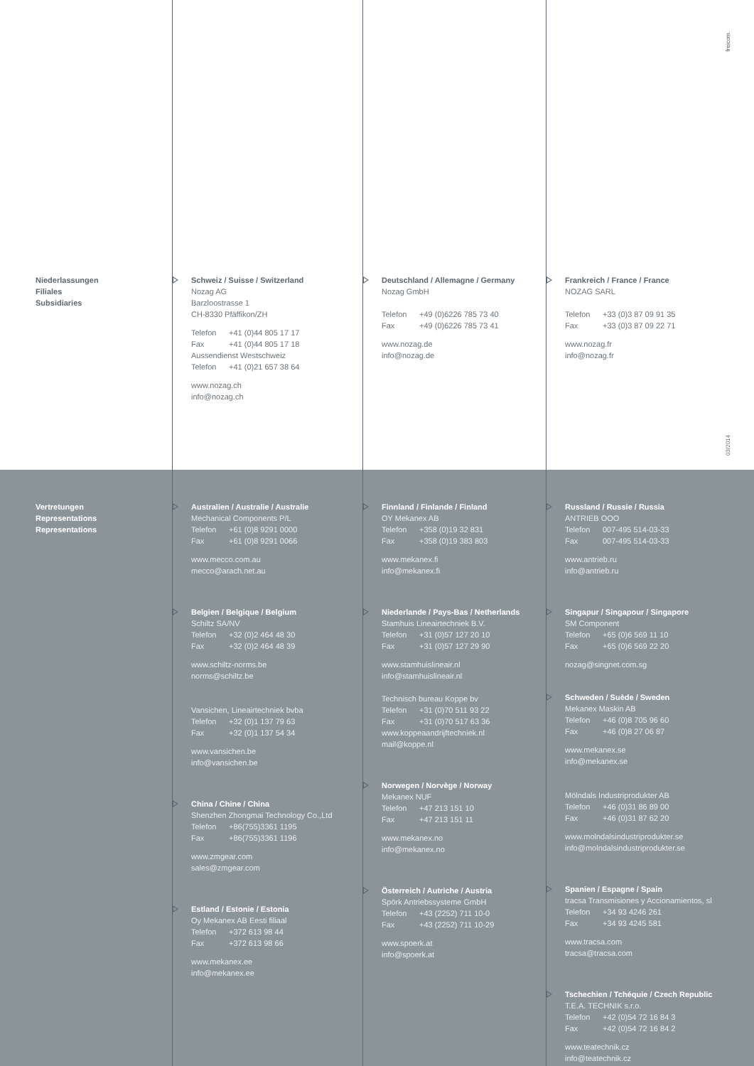freicom.
03/2014
Niederlassungen
Filiales
Subsidiaries
Schweiz / Suisse / Switzerland
Nozag AG
Barzloostrasse 1
CH-8330 Pfäffikon/ZH
Telefon +41 (0)44 805 17 17
Fax +41 (0)44 805 17 18
Aussendienst Westschweiz
Telefon +41 (0)21 657 38 64
www.nozag.ch
info@nozag.ch
Deutschland / Allemagne / Germany
Nozag GmbH
Telefon +49 (0)6226 785 73 40
Fax +49 (0)6226 785 73 41
www.nozag.de
info@nozag.de
Frankreich / France / France
NOZAG SARL
Telefon +33 (0)3 87 09 91 35
Fax +33 (0)3 87 09 22 71
www.nozag.fr
info@nozag.fr
Vertretungen
Representations
Representations
Australien / Australie / Australie
Mechanical Components P/L
Telefon +61 (0)8 9291 0000
Fax +61 (0)8 9291 0066
www.mecco.com.au
mecco@arach.net.au
Belgien / Belgique / Belgium
Schiltz SA/NV
Telefon +32 (0)2 464 48 30
Fax +32 (0)2 464 48 39
www.schiltz-norms.be
norms@schiltz.be
Vansichen, Lineairtechniek bvba
Telefon +32 (0)1 137 79 63
Fax +32 (0)1 137 54 34
www.vansichen.be
info@vansichen.be
China / Chine / China
Shenzhen Zhongmai Technology Co.,Ltd
Telefon +86(755)3361 1195
Fax +86(755)3361 1196
www.zmgear.com
sales@zmgear.com
Estland / Estonie / Estonia
Oy Mekanex AB Eesti filiaal
Telefon +372 613 98 44
Fax +372 613 98 66
www.mekanex.ee
info@mekanex.ee
Finnland / Finlande / Finland
OY Mekanex AB
Telefon +358 (0)19 32 831
Fax +358 (0)19 383 803
www.mekanex.fi
info@mekanex.fi
Niederlande / Pays-Bas / Netherlands
Stamhuis Lineairtechniek B.V.
Telefon +31 (0)57 127 20 10
Fax +31 (0)57 127 29 90
www.stamhuislineair.nl
info@stamhuislineair.nl
Technisch bureau Koppe bv
Telefon +31 (0)70 511 93 22
Fax +31 (0)70 517 63 36
www.koppeaandrijftechniek.nl
mail@koppe.nl
Norwegen / Norvège / Norway
Mekanex NUF
Telefon +47 213 151 10
Fax +47 213 151 11
www.mekanex.no
info@mekanex.no
Österreich / Autriche / Austria
Spörk Antriebssysteme GmbH
Telefon +43 (2252) 711 10-0
Fax +43 (2252) 711 10-29
www.spoerk.at
info@spoerk.at
Russland / Russie / Russia
ANTRIEB OOO
Telefon 007-495 514-03-33
Fax 007-495 514-03-33
www.antrieb.ru
info@antrieb.ru
Singapur / Singapour / Singapore
SM Component
Telefon +65 (0)6 569 11 10
Fax +65 (0)6 569 22 20
nozag@singnet.com.sg
Schweden / Suède / Sweden
Mekanex Maskin AB
Telefon +46 (0)8 705 96 60
Fax +46 (0)8 27 06 87
www.mekanex.se
info@mekanex.se
Mölndals Industriprodukter AB
Telefon +46 (0)31 86 89 00
Fax +46 (0)31 87 62 20
www.molndalsindustriprodukter.se
info@molndalsindustriprodukter.se
Spanien / Espagne / Spain
tracsa Transmisiones y Accionamientos, sl
Telefon +34 93 4246 261
Fax +34 93 4245 581
www.tracsa.com
tracsa@tracsa.com
Tschechien / Tchéquie / Czech Republic
T.E.A. TECHNIK s.r.o.
Telefon +42 (0)54 72 16 84 3
Fax +42 (0)54 72 16 84 2
www.teatechnik.cz
info@teatechnik.cz